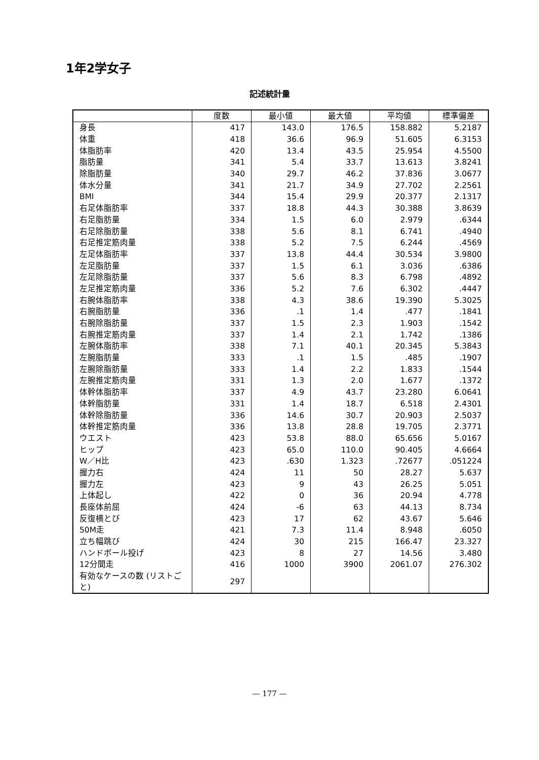1年2学女子
記述統計量
| | 度数 | 最小値 | 最大値 | 平均値 | 標準偏差 |
| --- | --- | --- | --- | --- | --- |
| 身長 | 417 | 143.0 | 176.5 | 158.882 | 5.2187 |
| 体重 | 418 | 36.6 | 96.9 | 51.605 | 6.3153 |
| 体脂肪率 | 420 | 13.4 | 43.5 | 25.954 | 4.5500 |
| 脂肪量 | 341 | 5.4 | 33.7 | 13.613 | 3.8241 |
| 除脂肪量 | 340 | 29.7 | 46.2 | 37.836 | 3.0677 |
| 体水分量 | 341 | 21.7 | 34.9 | 27.702 | 2.2561 |
| BMI | 344 | 15.4 | 29.9 | 20.377 | 2.1317 |
| 右足体脂肪率 | 337 | 18.8 | 44.3 | 30.388 | 3.8639 |
| 右足脂肪量 | 334 | 1.5 | 6.0 | 2.979 | .6344 |
| 右足除脂肪量 | 338 | 5.6 | 8.1 | 6.741 | .4940 |
| 右足推定筋肉量 | 338 | 5.2 | 7.5 | 6.244 | .4569 |
| 左足体脂肪率 | 337 | 13.8 | 44.4 | 30.534 | 3.9800 |
| 左足脂肪量 | 337 | 1.5 | 6.1 | 3.036 | .6386 |
| 左足除脂肪量 | 337 | 5.6 | 8.3 | 6.798 | .4892 |
| 左足推定筋肉量 | 336 | 5.2 | 7.6 | 6.302 | .4447 |
| 右腕体脂肪率 | 338 | 4.3 | 38.6 | 19.390 | 5.3025 |
| 右腕脂肪量 | 336 | .1 | 1.4 | .477 | .1841 |
| 右腕除脂肪量 | 337 | 1.5 | 2.3 | 1.903 | .1542 |
| 右腕推定筋肉量 | 337 | 1.4 | 2.1 | 1.742 | .1386 |
| 左腕体脂肪率 | 338 | 7.1 | 40.1 | 20.345 | 5.3843 |
| 左腕脂肪量 | 333 | .1 | 1.5 | .485 | .1907 |
| 左腕除脂肪量 | 333 | 1.4 | 2.2 | 1.833 | .1544 |
| 左腕推定筋肉量 | 331 | 1.3 | 2.0 | 1.677 | .1372 |
| 体幹体脂肪率 | 337 | 4.9 | 43.7 | 23.280 | 6.0641 |
| 体幹脂肪量 | 331 | 1.4 | 18.7 | 6.518 | 2.4301 |
| 体幹除脂肪量 | 336 | 14.6 | 30.7 | 20.903 | 2.5037 |
| 体幹推定筋肉量 | 336 | 13.8 | 28.8 | 19.705 | 2.3771 |
| ウエスト | 423 | 53.8 | 88.0 | 65.656 | 5.0167 |
| ヒップ | 423 | 65.0 | 110.0 | 90.405 | 4.6664 |
| W／H比 | 423 | .630 | 1.323 | .72677 | .051224 |
| 握力右 | 424 | 11 | 50 | 28.27 | 5.637 |
| 握力左 | 423 | 9 | 43 | 26.25 | 5.051 |
| 上体起し | 422 | 0 | 36 | 20.94 | 4.778 |
| 長座体前屈 | 424 | -6 | 63 | 44.13 | 8.734 |
| 反復横とび | 423 | 17 | 62 | 43.67 | 5.646 |
| 50M走 | 421 | 7.3 | 11.4 | 8.948 | .6050 |
| 立ち幅跳び | 424 | 30 | 215 | 166.47 | 23.327 |
| ハンドボール投げ | 423 | 8 | 27 | 14.56 | 3.480 |
| 12分間走 | 416 | 1000 | 3900 | 2061.07 | 276.302 |
| 有効なケースの数 (リストごと) | 297 | | | | |
— 177 —